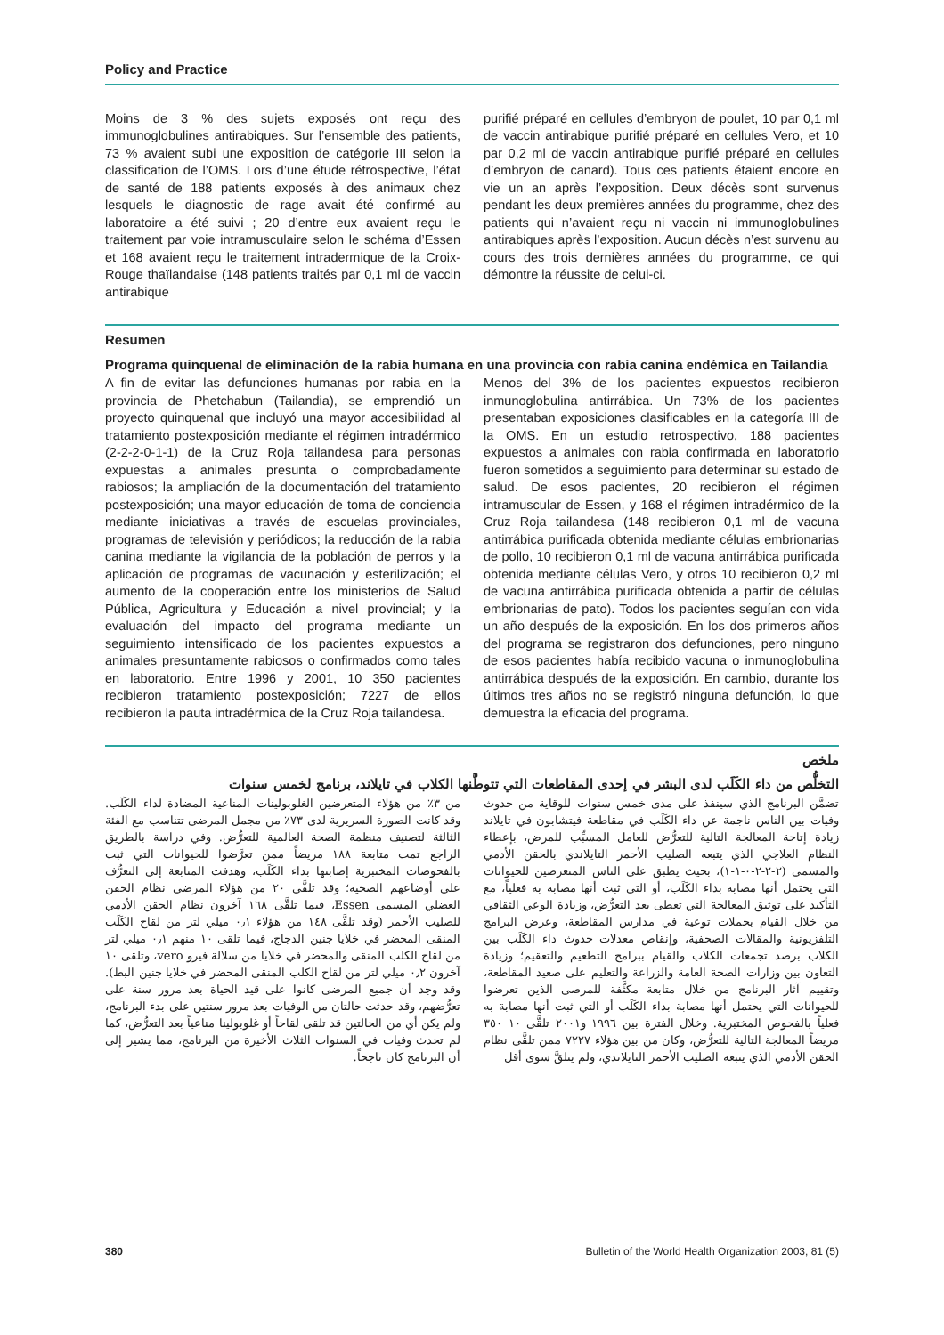Policy and Practice
Moins de 3 % des sujets exposés ont reçu des immunoglobulines antirabiques. Sur l’ensemble des patients, 73 % avaient subi une exposition de catégorie III selon la classification de l’OMS. Lors d’une étude rétrospective, l’état de santé de 188 patients exposés à des animaux chez lesquels le diagnostic de rage avait été confirmé au laboratoire a été suivi ; 20 d’entre eux avaient reçu le traitement par voie intramusculaire selon le schéma d’Essen et 168 avaient reçu le traitement intradermique de la Croix-Rouge thaïlandaise (148 patients traités par 0,1 ml de vaccin antirabique
purifié préparé en cellules d’embryon de poulet, 10 par 0,1 ml de vaccin antirabique purifié préparé en cellules Vero, et 10 par 0,2 ml de vaccin antirabique purifié préparé en cellules d’embryon de canard). Tous ces patients étaient encore en vie un an après l’exposition. Deux décès sont survenus pendant les deux premières années du programme, chez des patients qui n’avaient reçu ni vaccin ni immunoglobulines antirabiques après l’exposition. Aucun décès n’est survenu au cours des trois dernières années du programme, ce qui démontre la réussite de celui-ci.
Resumen
Programa quinquenal de eliminación de la rabia humana en una provincia con rabia canina endémica en Tailandia
A fin de evitar las defunciones humanas por rabia en la provincia de Phetchabun (Tailandia), se emprendió un proyecto quinquenal que incluyó una mayor accesibilidad al tratamiento postexposición mediante el régimen intradérmico (2-2-2-0-1-1) de la Cruz Roja tailandesa para personas expuestas a animales presunta o comprobadamente rabiosos; la ampliación de la documentación del tratamiento postexposición; una mayor educación de toma de conciencia mediante iniciativas a través de escuelas provinciales, programas de televisión y periódicos; la reducción de la rabia canina mediante la vigilancia de la población de perros y la aplicación de programas de vacunación y esterilización; el aumento de la cooperación entre los ministerios de Salud Pública, Agricultura y Educación a nivel provincial; y la evaluación del impacto del programa mediante un seguimiento intensificado de los pacientes expuestos a animales presuntamente rabiosos o confirmados como tales en laboratorio. Entre 1996 y 2001, 10 350 pacientes recibieron tratamiento postexposición; 7227 de ellos recibieron la pauta intradérmica de la Cruz Roja tailandesa.
Menos del 3% de los pacientes expuestos recibieron inmunoglobulina antirrábica. Un 73% de los pacientes presentaban exposiciones clasificables en la categoría III de la OMS. En un estudio retrospectivo, 188 pacientes expuestos a animales con rabia confirmada en laboratorio fueron sometidos a seguimiento para determinar su estado de salud. De esos pacientes, 20 recibieron el régimen intramuscular de Essen, y 168 el régimen intradérmico de la Cruz Roja tailandesa (148 recibieron 0,1 ml de vacuna antirrábica purificada obtenida mediante células embrionarias de pollo, 10 recibieron 0,1 ml de vacuna antirrábica purificada obtenida mediante células Vero, y otros 10 recibieron 0,2 ml de vacuna antirrábica purificada obtenida a partir de células embrionarias de pato). Todos los pacientes seguían con vida un año después de la exposición. En los dos primeros años del programa se registraron dos defunciones, pero ninguno de esos pacientes había recibido vacuna o inmunoglobulina antirrábica después de la exposición. En cambio, durante los últimos tres años no se registró ninguna defunción, lo que demuestra la eficacia del programa.
ملخص
التخلُّص من داء الكَلَب لدى البشر في إحدى المقاطعات التي تتوطَّنها الكلاب في تايلاند، برنامج لخمس سنوات
تضمَّن البرنامج الذي سينفذ على مدى خمس سنوات للوقاية من حدوث وفيات بين الناس ناجمة عن داء الكَلَب في مقاطعة فيتشابون في تايلاند زيادة إتاحة المعالجة التالية للتعرُّض للعامل المسبِّب للمرض، بإعطاء النظام العلاجي الذي يتبعه الصليب الأحمر التايلاندي بالحقن الأدمي والمسمى (٢-٢-٢-٠-١-١)، بحيث يطبق على الناس المتعرضين للحيوانات التي يحتمل أنها مصابة بداء الكَلَب، أو التي ثبت أنها مصابة به فعلياً، مع التأكيد على توثيق المعالجة التي تعطى بعد التعرُّض، وزيادة الوعي الثقافي من خلال القيام بحملات توعية في مدارس المقاطعة، وعرض البرامج التلفزيونية والمقالات الصحفية، وإنقاص معدلات حدوث داء الكَلَب بين الكلاب برصد تجمعات الكلاب والقيام ببرامج التطعيم والتعقيم؛ وزيادة التعاون بين وزارات الصحة العامة والزراعة والتعليم على صعيد المقاطعة، وتقييم آثار البرنامج من خلال متابعة مكثَّفة للمرضى الذين تعرضوا للحيوانات التي يحتمل أنها مصابة بداء الكَلَب أو التي ثبت أنها مصابة به فعلياً بالفحوص المختبرية. وخلال الفترة بين ١٩٩٦ و٢٠٠١ تلقَّى ١٠ ٣٥٠ مريضاً المعالجة التالية للتعرُّض، وكان من بين هؤلاء ٧٢٢٧ ممن تلقَّى نظام الحقن الأدمي الذي يتبعه الصليب الأحمر التايلاندي، ولم يتلقَّ سوى أقل
من ٣٪ من هؤلاء المتعرضين الغلوبولينات المناعية المضادة لداء الكَلَب. وقد كانت الصورة السريرية لدى ٧٣٪ من مجمل المرضى تتناسب مع الفئة الثالثة لتصنيف منظمة الصحة العالمية للتعرُّض. وفي دراسة بالطريق الراجع تمت متابعة ١٨٨ مريضاً ممن تعرَّضوا للحيوانات التي ثبت بالفحوصات المختبرية إصابتها بداء الكَلَب، وهدفت المتابعة إلى التعرُّف على أوضاعهم الصحية؛ وقد تلقَّى ٢٠ من هؤلاء المرضى نظام الحقن العضلي المسمى Essen، فيما تلقَّى ١٦٨ آخرون نظام الحقن الأدمي للصليب الأحمر (وقد تلقَّى ١٤٨ من هؤلاء ٠٫١ ميلي لتر من لقاح الكَلَب المنقى المحضر في خلايا جنين الدجاج، فيما تلقى ١٠ منهم ٠٫١ ميلي لتر من لقاح الكلب المنقى والمحضر في خلايا من سلالة فيرو vero، وتلقى ١٠ آخرون ٠٫٢ ميلي لتر من لقاح الكلب المنقى المحضر في خلايا جنين البط). وقد وجد أن جميع المرضى كانوا على قيد الحياة بعد مرور سنة على تعرُّضهم، وقد حدثت حالتان من الوفيات بعد مرور سنتين على بدء البرنامج، ولم يكن أي من الحالتين قد تلقى لقاحاً أو غلوبولينا مناعياً بعد التعرُّض، كما لم تحدث وفيات في السنوات الثلاث الأخيرة من البرنامج، مما يشير إلى أن البرنامج كان ناجحاً.
380 Bulletin of the World Health Organization 2003, 81 (5)